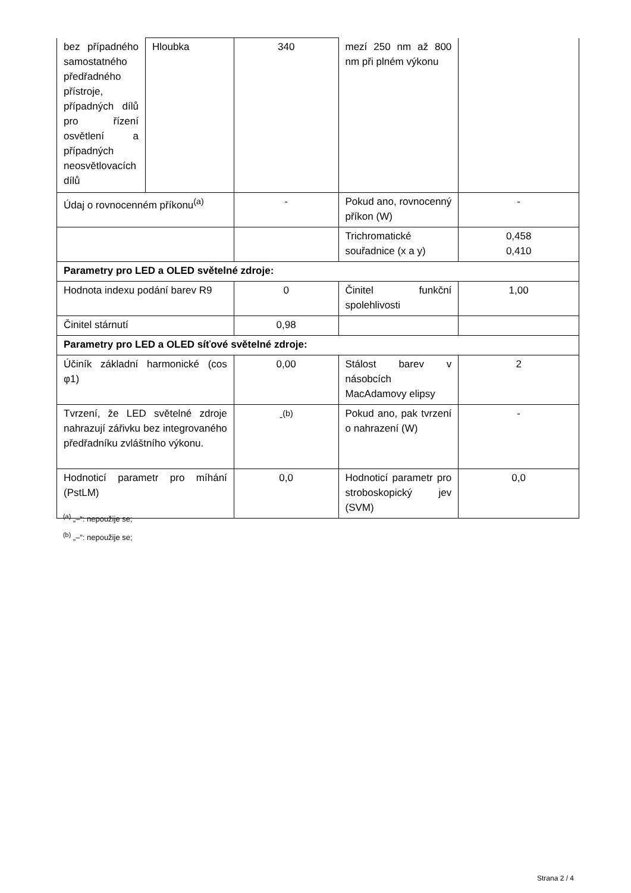| bez případného samostatného předřadného přístroje, případných dílů pro řízení osvětlení a případných neosvětlovacích dílů | Hloubka | 340 | mezí 250 nm až 800 nm při plném výkonu | |
| Údaj o rovnocenném příkonu<sup>(a)</sup> | | - | Pokud ano, rovnocenný příkon (W) | - |
| | | | Trichromatické souřadnice (x a y) | 0,458 0,410 |
| Parametry pro LED a OLED světelné zdroje: | | | | |
| Hodnota indexu podání barev R9 | | 0 | Činitel funkční spolehlivosti | 1,00 |
| Činitel stárnutí | | 0,98 | | |
| Parametry pro LED a OLED síťové světelné zdroje: | | | | |
| Účiník základní harmonické (cos φ1) | | 0,00 | Stálost barev v násobcích MacAdamovy elipsy | 2 |
| Tvrzení, že LED světelné zdroje nahrazují zářivku bez integrovaného předřadníku zvláštního výkonu. | | -<sup>(b)</sup> | Pokud ano, pak tvrzení o nahrazení (W) | - |
| Hodnoticí parametr pro míhání (PstLM) | | 0,0 | Hodnoticí parametr pro stroboskopický jev (SVM) | 0,0 |
<sup>(a)</sup> „–“: nepoužije se;
<sup>(b)</sup> „–“: nepoužije se;
Strana 2 / 4